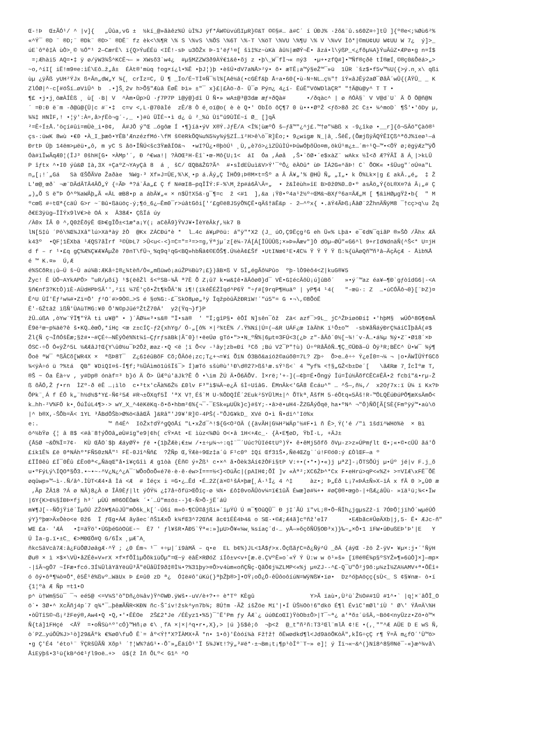Œ-!Þ Œ±ÃÓ¹/ ^ |v]{ „Ûûa,vG ± ½kí_@»ãàêz%Ú ùÌ%J ÿf*ÁW©üvúßIµR}©&T ©©§#… ä#C´ í ÚÐJ% ·žõ&¨û.s60Z¤÷]tÜ ]{º®e<;¼Øù6²% «^Ý¯ ®D ¨ ®D;¨ ®Dk¨ ®D>¨ ®DË¨ fz èk<\%¶R \% S \%vS \%ÖS \%6T \%-T \%öT \%VU \%¶U \% V \%vV Ìô*|©mU¢UU W¢UU W 7¿ ý]>_ úE`ôºê‡À ùÒ>¸© ½Ó"¹ 2—CærÈ\ ï{Q>ÝuÉÉü <IÊ!-sÞ u3ÒŽx Þ-1'ëƒ¹¤[ šì‡%z~ùKà âû½|æØÝ¬Ë• ãzá•l\ÿßP_<¿fõµ¼A}ÝuÂûZ•ÆPø•g n=Í$ =;Æhài5 AQ=•‡ ÿ ø/ÿW3¾Š^KCË¬— » XWsõ3`w4¿ #µ§MZZW3ð9ÀÝ€1&ê•õj z •þ\_W¯fÌ¬« ný3 •µ+•zfQ#]•™Ñf®çðê tÍ®æÍ¸©®ç0&Õëá>„> ~o,^íI[ iË!m9¤e:ìÉ\Eô…ž„å± ÉÀt®'mùq †og×í¿l•%Ê •þJ¦)þ •èšÚ•dV7aNÅ>²ÿ• õ• æTÊ¡a™ý§eŽ™¯»ü 1ÜR `šz$•f5v™½U({>ý.n¸x\ qßi ùµ ¿ÿÃß yUH²ÝJx ß+Ân„dW„Y ¾{¸ crÏz=C, Ü ¶ _Ïo/É~TÌ¤Ñ¯½l%[Aê½â(•cGÉf&þ Å÷a•60{•ù-N÷NL…ç½"† îÝ«âJÊÿ2aØ¯ØåÂ´wÛ{(ÅŸÛ_ _ K ZlÓØ|^-c[#öŠí…øVìÛ^ b .•]Š¸2v h>Õ§"Æùâ ËøÊ Þì» ±"¯ x}£|£Àö-ð- Û¯ø Pýn¿ 4¿í· ËúË"VôWDlàÇR" "†Ä@ù@y^ T T • ¶£ •j•j¸öæÀÍÈß ¸ ù[ ·B| V ^Àm•Ûp>Û ·ƒ7P7P ì@ý@}dî Ü Ñ•» wA±@³@3dæ æƒ+ðQà# •/ðqàc^ | ø ñÓÀ§` V V@d`U` Ä Ö Ö@ñ@N ´ =Ð:Ð ë¨m -ð@û@{Ü|c #¨•‡ c=v <,L·@70äÌé zÊ/8 Ò é¸oï@o( è è Q•' ObÍö ôÇ¶7 0 ù•••ØºŽ <ƒõ>8ð 2C C±• ¼^moD` ¶Š'•'ôDy µ, ¾¾‡ HNÌF,! •¦ÿ':À=,å>ƒËò¬g´·,_ •)#û ÜÏÉ~•ì d¿ û ²_%û Ùï"û9ÙÏÉ~í Ø_ []qÄ ²=Ê÷Í±Å.'öçí#ûi=mÙè_i•0¢, Â#JÖ ý"Œ …ógôæ Í •¶}íä•ýV X®Ý.JƒË/A <Î%¦ùæºÔ š—ƒã™"¿^j£.™†ø"¼Bß x -9¿îkø •__r]{ô¬5Âö"Çàô®¹ çs·:üwK 8wù •€0 •À_I_þæô•YÊB'ÆnzézfMó·\fM š©ëRkÖQ¼u%5¼y¾ý§ZÍ…ï²H>ê\ò¯R]Èo;• 9¿wigæ N_|â¸.ŠêË,(ÕæjßÿÂQÝÊIÇß^ªõJ%ïeø¹—á ÐrtÞ Úþ 14ëm>µëü•„ô, m yC S åö•ÎÑÚ<šc3ŸæåÍO&¬ •wI?Û¿•®þòÚ¹ ¸Ù,„è7ó>¿ìZÜûÌÚ+ÞûwÓþõÜo¤m,ökÚ¹m¿±…´m÷¹Q—™•<ÖŸ ø;ëgÿÆz™ÿÕ Óà#ìÏwÃqÆ0¦(ÎJ³ 0šhH[G• ×ÀMp'´, Ð ^€wa!| ?ÀOŒ³H-Èî`•œ-Mô{U¡1< áI Óa ,Áøå ,Š•`õØ•´e$xàZ¨ wAkx ½Ì<ð Æ?ÝÂÏ ã Á¸|>kLÛ P îƒtx ^•I0 ýû&Ø ‡à,3X +ÇaºZ¬YAyÇâ 8 á ¸ šC/ ŒQB&ŽG?Ã^ #•sÌdEÙuì&V>Ý'¯ºÔ¿ ëÀOû* ùÞ ÏÁ2G«^ãÞ! C` ÕOK« •šÜug"´oÚ¤a"L n„[¡!´„Gá Sà ŒŠÕÃVø Žaðàe %Wg·³ Xf»J=ÛE,%\K¸•p á.Âý„Ç ÏHÔ9¡Þ®M×t=Šº a Â Â¥„'% @HÛ Ñ„ „I„• k Ö%Lk×|g £ akÂ.„é„ ‡ Ž L'œ@¸œð` ¬æ¨DÂdÂTÂ4ÂÖ„Ý {÷ÃÞ ª?á`Âa„£ Ç f N#œI8—pqÎÎÝ:F-%\M¸žp#á6Â\Â=„ • ž&Ìëùh»îE B>0ž0%0…0•º asÂö„Ý{öL®X¤?á Â¡„# Ç „)„Õ S ë"Þ Ó^º%aWÂþ„Ã «ÄL œB8•p a ábÂ¥„« × n$Ü†X5&·g¯¶=c ž <#1 ],&a ¡Ÿ0•º4a¹ž½º÷ŒM&¬BXƒº6a=ÂÆ„M [ ¶&ìHØµgŸž•b{ " M ºcœß #÷tŒª{cäÚ G>r ~¨Bû•ßäüöç·ý;¶ó_6¿—Êm0¯r>úâtGôi['‘£g©ë8J5ÿÖ%ÇË•qÄš†äË&p - 2—^ºx{ •.äÝ4ÃÞß¡ÅâØ¨2ŽhnÄÑÿM8 ¯†cç>q\u Žq ð€E3ÿüg—ÎÏÝx9lV€>è OÁ x Â38Æ• ÇßÏá úy /À0x ÏÃ 0 ^,Q0žÊõÿÊ ŒÞ€gÎÕ±<1æ*a¡Y(¡ aCêÃ9}ŸVJ¥•ÎèYëÂkƒ,½k7 B lN[5‡û ´Pô\%Œ¾JXâ"lú>Xäªàÿ žÒ @Kx ZÁCÐú*è * l…4c á¥µPöü: á"ÿ"*X2 (J_ úO,Ç9Ëçg²G eh Ü«% Lþä• e¯¢dN¯qiãP ®»ŠÒ /Ãhx ÆÂ k43º •QF¦1ËXbä ¹ÆQS7ãÌrf ³©ÙÞL7 >Û<u<-<}=C="=³=>=g,Ýªjµ´z[ë¼-7Á[Á[ÎÛÜÛß;×»Þ»Ãæv"]Ò dOµ—ØÛ"«G6^l 9+rIdNdnäÑ(^Š<* U=jH d f – r ¹•£q gÇ%Æ%Ç¥Æ¥ÅµŽë 70nT\fÜ¬¸%q9q¹qG<BQ»hbÑä¢©EÓŠ¶.Ú½èÀ¢£Šf •UtINœ¢¹E•ÆC¼ Ÿ Ÿ Ÿ Ÿ ß:¾{üÀøQñ™ñ³â—ÄçÄçÆ - Åìb%Å é ™ K.¤» Ú,Æ é%SCõR±¡û—Ú š~Ù aú¾B:ÆKå÷‡®¿¾tèñ/Ò«„mßüwô¡aúŽP½Bù?¡£})ãB×ß V 5Î„égÃô¼Pûo ºþ-lÒ9èô4<Z|kuG®¥5 Žyc! Ê ÙÔ~AYkAPÖ> "uR/µõí} ¹$(ëêŽl š<ºSB-¾Ã ª7È Õ Z¡û7 k•w&‡ê•ãÂôø0}d¯ VÊ•G‡écÂôÙ¡ú]ûBõ´ »•ý´™az éa¥—¶Ð`gƒòîdG6|-<A §ñ€nf3?KtÒ)ïÈ-AÙdHPÞSÃ'',²ïï ¼7É'çõ•Žt¶kÕÄ'N i¶!(ïkêÊÉŽÌqd^P6Ÿ "÷ƒ#[9rqP¶Huäº | yP¶4 ¹4( "-œü·: Z …•úCÓÃô¬0}[¨ÞZ)¤ Ê^U ÙÍ'Ëƒ²w¼#•Zï=Ö' ƒ²O´#>9Ò©…>S é §o%G:-£¯SkO8µø„³ÿ ÎqžpòûÄžÐRïW!´"ú5"= G •¬\,©8ÕöË Ê'-GŽtäž ìßÑ'ÙAùTMG:¥0 Ö'N©pJûéºŽtŽ70Á' y2(Ÿq¬}f}P žÛ…úßA ,òYw¨ÝÏ¶"ÝÀ ti u¥@" • )´ÄØ¼«³•s&® "Ï•sä® ' "Ï;gîP§• êÔÍ N]sên¯ôž Zä< azf¯>9L_ jC^ŽÞiøöÐí‡ •'hþM§ wÚÓ^8G¶¢mÂ Ë9ë²œ~p¾äë?ê š•KQ…êœÖ,*íHç <œ z±cÍÇ-ƒ2{xhYg/ Ó·„[ô% ×|²%tË% /.Ÿ%Ní|Ú=(—&R UÁF¿œ IàÄhK ï¹Ô±o™ -sb¥åÑáýÐrÇ¾áíCÏþåÁ(#$ Žl{Ñ ç¬ÎñÓšËæ;§ž#•~#ÇÉ÷—NËÿÒé%%t¼î—ÇƒrƒsäBk|Ã˜0}!•ëeÚø gTó•">•N_ºÑ%|6µt¤3FÚ<3(¿Þ z"-åÂô´0½[~¾!´v·Å…•á¾µ %ý•Z¨•Ø18´×Þ ÓSC·÷Õ Ó«ÿŽ^5L ½ÆÆâJ†Œ{Y\û0½u¯Þ2Õž¸æaz·•Q <ë ¦ï Õ<v -¹ây¦zb«Ðí ³Cõ ;Bú V2¯P"†ù) Ú÷ºRåÃôÑ…¶Ç_©ÜÐã—Ú Òÿ³R;BËC^ Ù•W¯ ¾ý¶ Õoê ªW¯ ªßÃCõ[WR4X × ªßÞ8T¯ Z¿6‡éûBõF Cõ;ÔÂôé¡zc;T¿+¬=¥í ÕïN Ó3Bõ&aíóž©aúõ0=7L? Zþ÷ Õ>e…ê÷÷ Ý¿eÍ0=¬¼ ¬ |o•ÂWÏÜÝfGCõ ¾<ÿÀ÷ó ü ?%tá QB" ¥DiQI¤š-Í¶f;³½ÜÁìmö1ûšÏš¯> Í)æTó sšù®ù'¹Ð\d®27>ßš¹æ.sÝ¹ß<` 4 ™yf¾ <†§„GŽ<b±De´[ \ãÆRæ 7¸ÍcÌºæ T, ®Š ~ Óa Êà÷v , y#Dp® ónàf=³ b}ó Ä Ö> ÜÆºú'äJk?Ê Ô •\im ŽÚ Ä•Ö6ÄÕV. Ì×rë;'+-](—¢þ=É•Öngý Îú=Îú½ÃõfCÊC#ÊÃ•2 fcbî"&•rµ-Ž ß õÂÓ,Ž ƒ•rn ÌZº-ð ëÊ …¡ìlö c•³tx'cÃà%6Ž½ £0lv F³"ì$¼Â~e¿Â šÌ÷UîâG. ËMnÂk<'GÂ8 Ëcáu^" … ^Š—,ñ¼,/ x2Oƒ7x:ï Ù¼ ï Kx?Þ ÕPk¨¸Á f ÉÖ k„¨h½d½$*Y£-Ñ¢²5Æ #R¬±ÖXqf5Î 'ªX V†¸Éš`M U-%ÕDQÍÊ´2Euk²5YÜlM±|^ ÕTkª¸ÅšfM 5-éÖtq«5Äš!R-™ÖLQËúÐúPÔ¶æXsÄmÖ< k…hh-²V%FÖ k•¸ÓúÎúL4¶>·> wY_X_^4ëKëKq·õ•õ•hbm²6%{¬¯-¯ESk«µUÜk}c}#šY;-•â>ë•uH4·ŽZGÅýÖqë¸ha•ºN^ ¬"Ö)ÑÖ[Ã[SÈ{Fmºÿý™•aù\ö |^ b®X,-ŠÕb=Ä< 1YL ³ÅBdÖŠb>Ø%ö<ãâŒÂ ]&Râ"'J9¥'R]©-4PŠ(-"ÕJG¥kD_ XVé O•ì Ñ•dï^'Iö%x e:. ™ ñ4É^ IöŽx†dŸ^gQöÅí "L•xŽd¯^!${G<O²OÄ ({ävÃH|G¼H²WÄp'½#F•ì ñ Ê>¸Ý('é /"ì 1šdï^WHö%è × Bì ö^½bŸø {¦ â 8$ <#â¨8†ýÔOâ„øÙ#ïg"e9|¢h( cŸ×At •E ìùz<¾Øû O<•â 1H<+Æc_· {À•E¶øD, ŸbÏ·L, +ÄJ± {Å5Ø ~&Ö%Ï=7¢· KÙ ŒÅO`$þ ÆáyØŸ+ ƒë •{1þŽÆè¡€±w /•±÷µ¼¬÷:q‡¨¯´Uúc?ÙIé¢tUº)Ý• ê•êMj5õfõ õVµ-z>z»ÚPmƒlt Œ•;«•©•cÜÜ ãá'Ô £ík1Ê¾ £ë 0ªNÁhº*FÑ50zNÅ"¹ FË-0Jî^Ññ£ ?ŽÑp Œ,ŸÆè÷9Œz‡a´û F¹c0º ‡Qí Œf31Š•,Ñë4ŒZg`´ú!F©ó0:ý £ÒlŒF—a º £ÏÏ0êû £Í¯0Êû £Ëo0ª<„ÑäqŒ"å•î¥çGîì Æ g1òà {Èñ© ý+Žß¹ c•×^ ã•Òèk3Áí¢žÒFi§tP V:+•(•*•)•«)j µªZ]-¡ÖTSÕÚj µ•Úº jé|v F.j_õ u•ºFýLý\ÍQOª§Õ3.•~•~-^V¿N¿^¿A¯¨WÕoÔoÕ«é7ë·è·ê·éw>Í===½<}<OüÃc|(pAIH¢;ÕÎ ]v «Àª²;XC6ŽÞ^*Cx F•eHrú>qP<«%Z+ >=VIÆ\xFË¯ÕË øqûwp»™—ì-.Ñ/â^.ÌÙT<Æ4•ã Ìá <Æ # Ìéçx i =G•¿…Êd •É…2Z(ä×©¹šÁ×þæ[¸Á·¹Î¿ 4 ^‡ àz•; Þ„Éð L¡7«ÞÁ±Ñ»X–ïÁ x fÂ 0 >„Ù0 æ ,Ãp ŽÂ18 ?Á ø NÂ)8¿À ø ÎÂ9Èƒ|lt ýÓÝ¼ ¿‡7å÷õfü>ŒÖïç-ø ¼%• £ô‡0voÃÛòv¼=ï€1ûÃ Éwæ]ø#¼+• #øÇ0®•œgò-|+ßÆ¿áÛù· »ïä¹ü;¾<•Ïw |6Y{K>¢½§ÍÐÞ×fj h³´ µÙÚ m®6OËÒæk ´•´…Ú"m±ö±--}¢-Ñ>Õ-jË´áÚ m¥¶J[--ÑÖjŸië´ÏµõÚ ZŽö¥¶AûJÛ"mÒ6k_k[´-Ú6í m»ö-¶CÛ©åjßi»´ïµÝÚ Ú m¯¶OûQÛ¯ Ð j‡´ÃÚ ï"vL;®•Ö~ÑÎh¿jgµsZž-ï 7ÓÞÖ¦jïhÓ´wµéÚÓ ýY}ºþœ>ÄxÒèo<e 0ž6 Ï ƒŒg•ÁÆ ãyãec´ñŠ1ÆxÕ k¼fŒ3^72ŒñÆ ãc¢1ÉÈ4Þ4& o SŒ·•©Æ;Æ4ã]cºñž'eÌ7 •EÆbãc#ÛøÄXb|j,5- Ë• ÆJc-ñ" WŒ £a· 'ÆÁ •‡=äŸö'•ÚGþéGòOûE-~ È7 ' ƒl¥šR•ÅÐ5`Ÿª«:»]µU>Õ¥«¼w¸¾síaç´d-… yÅ—»õçõÑÜ§OÐ³x)}‰~„×Ô•1 ïFW•ûÐußEÞ'Þ'|E Y Ú Ìa-g.ï•±C_ €>MÐŒÖ#Q G/6Îx ¸µÆ˜A¸ ñkc5âVcâ7Æ:â¿FüÔØJøâgÆ·^Ÿ ; ¿0 Ém¬ ¹¯ +÷µ|´ï9âMÄ – q•e EL b¢%)JL<1Å$ƒ>x.ÖçßãƒC=ð¿Ñÿ^Ú _ðÁ {áÿŒ -žö Ž-ÿV• ¥µ×:j•´'ÑÿH Øu® × ì ×$×\VÙ•åZÉê»V»rX ×f×fÕÎìµÕõkïüÖµ"=Œ~ÿ ëâÊ×RØóZ íÍô±v<v+[æ.ë.ÇVºË»o`«Ý Ý Ù:w w ö¹»š» [ï®é®É¾p§ºSYŽ»¶»6ûÒ]×]—mp× -|îÂ¬gÖ7 ~ÍFæ•fcó.3Í¼ÜlâYãYëüÜ³Ã"ëÜåÜÍ9ð‡®Ì¼•?%31þy>¤Ô>v4ùm«oñÇÑç·QãÔ¢j¼ZLMP<«%j µ¤ZJ--^£-Q¯U"Ô²j9õ:µ¼zÌ½ZA½AMV+ª•ÔÊî+ ó ôý•ôª¶¼ò¤Ô*¸ê5Ê¹ê%ßvº…WäUx Þ £¤û0 zD ª¿ Ó‡ë#ô'úKú(}ªþŽþ®>]•OŸ¡oÖ¿Ö·êÛôoôíúN=WÿNß¥•ïø• Dz^óþAöçç{sÙ<_ S ¢§¥næ- ò•í {1¦ºà Æ Ñp =t1•O p^ ù†Wm§5ü¯ ¯¬ eé5@ <=V¼S'ò"Dñ¿ò¼âv)Ÿ^©WÐ.ÿWš•-uV/è+?•÷ è*Tº KÈgû Y>Ã ïaù•,Ù²ü`Ž½O##1Ü #1^•` |q¦×¨âÔÎ_O ö`• 3Ø•^ XcÃñj4p´7 q¾*¯…þêæÃÑR<KÐN ñc·Š˜ív!žsk^yn7b¾; 8Ú†m -ÃŽ íšŽöe Mï'|•Í ÙŠ½Oò!6"dkö É¶l ÉvìC'mØl'íÙ ' Ø\' ÝÅ¤Ä\%H •òÛTîS©¬ß¡²žFeý®,Aw4•Q •Q,•'•ÊÈOe 2Š£2*Je /ÉÈyz1•%5)¯˜Ë'Pm ƒy ÅÆ`¿ úú0£oŒI)ŸòOb±Ô>|T¯~ª¿ a'ªõ±´üšÄ,~Bö¢<nyÜzz•Zö•ò™× Ñ{tá]1FHçé <ÅŸ =•oÑSù^º'cÓ}™Hñ¡ø ¢\ ¸fA ×|×|^q•r•,X},> |ú }5$ê;ô ¬þ<ž @_t"ñ²ñ:T3²Œl¨mlÅ ¢!E •(,¸""^Æ AÜE D E wS Ñ, ò´PZ…yúÔÜ%J>¹ò]29&Âºk €%ø0\fuÔ Ê`= åº<Ý†*X?ÏÀMX+Ã *n• 1•ô)'Èòóí¾à Fž†ž† õËwødkd¶l<Jd9äöÖKòÂ",kÎG÷çÇ r¶ Ÿ=Â m¿fO´'Ù™ö> •g Ç'É4 'éto¹¨ ŸÇRšÜÃÑ Xõp¹ ´†¦W%?áG¹•·Õ˜»„ËäíÒ¹'Ï 5¾J¥t!?ÿ„³#ë*·±¬Bm¡t¡¶p¹òÎº¨T~» e]¦ ý Ïï¬«~&^(}Nî8^8§®Në¯-«}æ^¾vå\ ÅiEÿþš•3¹ü{kB^ó¢¹ƒl9oë…+> û$(ž Ìñ ÔLº< G1^ ^O